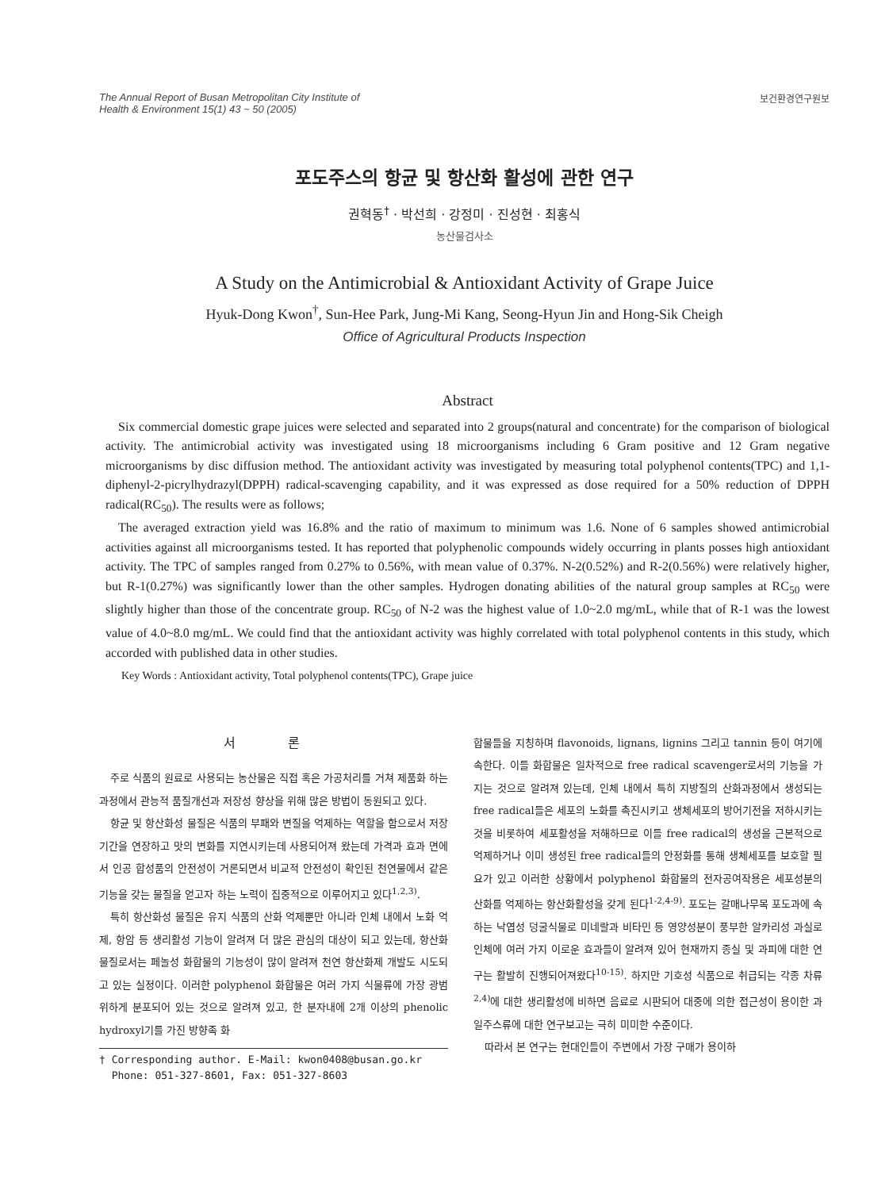The Annual Report of Busan Metropolitan City Institute of
Health & Environment 15(1) 43 ~ 50 (2005)
보건환경연구원보
포도주스의 항균 및 항산화 활성에 관한 연구
권혁동<sup>†</sup> · 박선희 · 강정미 · 진성현 · 최홍식
농산물검사소
A Study on the Antimicrobial & Antioxidant Activity of Grape Juice
Hyuk-Dong Kwon<sup>†</sup>, Sun-Hee Park, Jung-Mi Kang, Seong-Hyun Jin and Hong-Sik Cheigh
Office of Agricultural Products Inspection
Abstract
Six commercial domestic grape juices were selected and separated into 2 groups(natural and concentrate) for the comparison of biological activity. The antimicrobial activity was investigated using 18 microorganisms including 6 Gram positive and 12 Gram negative microorganisms by disc diffusion method. The antioxidant activity was investigated by measuring total polyphenol contents(TPC) and 1,1-diphenyl-2-picrylhydrazyl(DPPH) radical-scavenging capability, and it was expressed as dose required for a 50% reduction of DPPH radical(RC<sub>50</sub>). The results were as follows;
The averaged extraction yield was 16.8% and the ratio of maximum to minimum was 1.6. None of 6 samples showed antimicrobial activities against all microorganisms tested. It has reported that polyphenolic compounds widely occurring in plants posses high antioxidant activity. The TPC of samples ranged from 0.27% to 0.56%, with mean value of 0.37%. N-2(0.52%) and R-2(0.56%) were relatively higher, but R-1(0.27%) was significantly lower than the other samples. Hydrogen donating abilities of the natural group samples at RC<sub>50</sub> were slightly higher than those of the concentrate group. RC<sub>50</sub> of N-2 was the highest value of 1.0~2.0 mg/mL, while that of R-1 was the lowest value of 4.0~8.0 mg/mL. We could find that the antioxidant activity was highly correlated with total polyphenol contents in this study, which accorded with published data in other studies.
Key Words : Antioxidant activity, Total polyphenol contents(TPC), Grape juice
서 론
주로 식품의 원료로 사용되는 농산물은 직접 혹은 가공처리를 거쳐 제품화 하는 과정에서 관능적 품질개선과 저장성 향상을 위해 많은 방법이 동원되고 있다.
항균 및 항산화성 물질은 식품의 부패와 변질을 억제하는 역할을 함으로서 저장기간을 연장하고 맛의 변화를 지연시키는데 사용되어져 왔는데 가격과 효과 면에서 인공 합성품의 안전성이 거론되면서 비교적 안전성이 확인된 천연물에서 같은 기능을 갖는 물질을 얻고자 하는 노력이 집중적으로 이루어지고 있다<sup>1,2,3)</sup>.
특히 항산화성 물질은 유지 식품의 산화 억제뿐만 아니라 인체 내에서 노화 억제, 항암 등 생리활성 기능이 알려져 더 많은 관심의 대상이 되고 있는데, 항산화 물질로서는 페놀성 화합물의 기능성이 많이 알려져 천연 항산화제 개발도 시도되고 있는 실정이다. 이러한 polyphenol 화합물은 여러 가지 식물류에 가장 광범위하게 분포되어 있는 것으로 알려져 있고, 한 분자내에 2개 이상의 phenolic hydroxyl기를 가진 방향족 화
† Corresponding author. E-Mail: kwon0408@busan.go.kr
Phone: 051-327-8601, Fax: 051-327-8603
합물들을 지칭하며 flavonoids, lignans, lignins 그리고 tannin 등이 여기에 속한다. 이들 화합물은 일차적으로 free radical scavenger로서의 기능을 가지는 것으로 알려져 있는데, 인체 내에서 특히 지방질의 산화과정에서 생성되는 free radical들은 세포의 노화를 촉진시키고 생체세포의 방어기전을 저하시키는 것을 비롯하여 세포활성을 저해하므로 이들 free radical의 생성을 근본적으로 억제하거나 이미 생성된 free radical들의 안정화를 통해 생체세포를 보호할 필요가 있고 이러한 상황에서 polyphenol 화합물의 전자공여작용은 세포성분의 산화를 억제하는 항산화활성을 갖게 된다<sup>1-2,4-9)</sup>. 포도는 갈매나무목 포도과에 속하는 낙엽성 덩굴식물로 미네랄과 비타민 등 영양성분이 풍부한 알카리성 과실로 인체에 여러 가지 이로운 효과들이 알려져 있어 현재까지 종실 및 과피에 대한 연구는 활발히 진행되어져왔다<sup>10-15)</sup>. 하지만 기호성 식품으로 취급되는 각종 차류<sup>2,4)</sup>에 대한 생리활성에 비하면 음료로 시판되어 대중에 의한 접근성이 용이한 과일주스류에 대한 연구보고는 극히 미미한 수준이다.
따라서 본 연구는 현대인들이 주변에서 가장 구매가 용이하